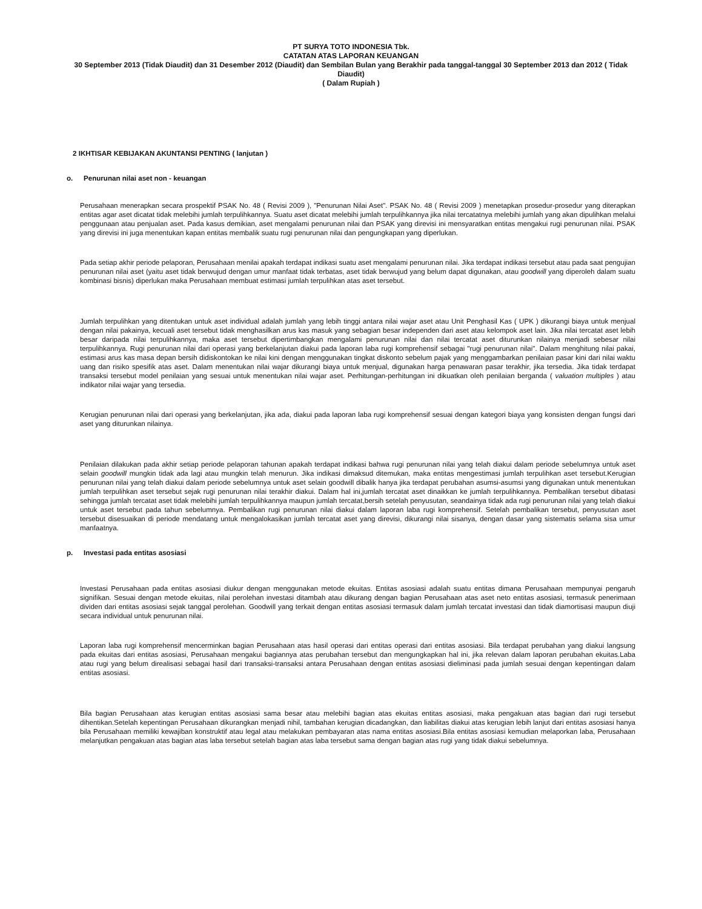PT SURYA TOTO INDONESIA Tbk.
CATATAN ATAS LAPORAN KEUANGAN
30 September 2013 (Tidak Diaudit) dan 31 Desember 2012 (Diaudit) dan Sembilan Bulan yang Berakhir pada tanggal-tanggal 30 September 2013 dan 2012 ( Tidak Diaudit)
( Dalam Rupiah )
2 IKHTISAR KEBIJAKAN AKUNTANSI PENTING ( lanjutan )
o. Penurunan nilai aset non - keuangan
Perusahaan menerapkan secara prospektif PSAK No. 48 ( Revisi 2009 ), "Penurunan Nilai Aset". PSAK No. 48 ( Revisi 2009 ) menetapkan prosedur-prosedur yang diterapkan entitas agar aset dicatat tidak melebihi jumlah terpulihkannya. Suatu aset dicatat melebihi jumlah terpulihkannya jika nilai tercatatnya melebihi jumlah yang akan dipulihkan melalui penggunaan atau penjualan aset. Pada kasus demikian, aset mengalami penurunan nilai dan PSAK yang direvisi ini mensyaratkan entitas mengakui rugi penurunan nilai. PSAK yang direvisi ini juga menentukan kapan entitas membalik suatu rugi penurunan nilai dan pengungkapan yang diperlukan.
Pada setiap akhir periode pelaporan, Perusahaan menilai apakah terdapat indikasi suatu aset mengalami penurunan nilai. Jika terdapat indikasi tersebut atau pada saat pengujian penurunan nilai aset (yaitu aset tidak berwujud dengan umur manfaat tidak terbatas, aset tidak berwujud yang belum dapat digunakan, atau goodwill yang diperoleh dalam suatu kombinasi bisnis) diperlukan maka Perusahaan membuat estimasi jumlah terpulihkan atas aset tersebut.
Jumlah terpulihkan yang ditentukan untuk aset individual adalah jumlah yang lebih tinggi antara nilai wajar aset atau Unit Penghasil Kas ( UPK ) dikurangi biaya untuk menjual dengan nilai pakainya, kecuali aset tersebut tidak menghasilkan arus kas masuk yang sebagian besar independen dari aset atau kelompok aset lain. Jika nilai tercatat aset lebih besar daripada nilai terpulihkannya, maka aset tersebut dipertimbangkan mengalami penurunan nilai dan nilai tercatat aset diturunkan nilainya menjadi sebesar nilai terpulihkannya. Rugi penurunan nilai dari operasi yang berkelanjutan diakui pada laporan laba rugi komprehensif sebagai "rugi penurunan nilai". Dalam menghitung nilai pakai, estimasi arus kas masa depan bersih didiskontokan ke nilai kini dengan menggunakan tingkat diskonto sebelum pajak yang menggambarkan penilaian pasar kini dari nilai waktu uang dan risiko spesifik atas aset. Dalam menentukan nilai wajar dikurangi biaya untuk menjual, digunakan harga penawaran pasar terakhir, jika tersedia. Jika tidak terdapat transaksi tersebut model penilaian yang sesuai untuk menentukan nilai wajar aset. Perhitungan-perhitungan ini dikuatkan oleh penilaian berganda ( valuation multiples ) atau indikator nilai wajar yang tersedia.
Kerugian penurunan nilai dari operasi yang berkelanjutan, jika ada, diakui pada laporan laba rugi komprehensif sesuai dengan kategori biaya yang konsisten dengan fungsi dari aset yang diturunkan nilainya.
Penilaian dilakukan pada akhir setiap periode pelaporan tahunan apakah terdapat indikasi bahwa rugi penurunan nilai yang telah diakui dalam periode sebelumnya untuk aset selain goodwill mungkin tidak ada lagi atau mungkin telah menurun. Jika indikasi dimaksud ditemukan, maka entitas mengestimasi jumlah terpulihkan aset tersebut.Kerugian penurunan nilai yang telah diakui dalam periode sebelumnya untuk aset selain goodwill dibalik hanya jika terdapat perubahan asumsi-asumsi yang digunakan untuk menentukan jumlah terpulihkan aset tersebut sejak rugi penurunan nilai terakhir diakui. Dalam hal ini,jumlah tercatat aset dinaikkan ke jumlah terpulihkannya. Pembalikan tersebut dibatasi sehingga jumlah tercatat aset tidak melebihi jumlah terpulihkannya maupun jumlah tercatat,bersih setelah penyusutan, seandainya tidak ada rugi penurunan nilai yang telah diakui untuk aset tersebut pada tahun sebelumnya. Pembalikan rugi penurunan nilai diakui dalam laporan laba rugi komprehensif. Setelah pembalikan tersebut, penyusutan aset tersebut disesuaikan di periode mendatang untuk mengalokasikan jumlah tercatat aset yang direvisi, dikurangi nilai sisanya, dengan dasar yang sistematis selama sisa umur manfaatnya.
p. Investasi pada entitas asosiasi
Investasi Perusahaan pada entitas asosiasi diukur dengan menggunakan metode ekuitas. Entitas asosiasi adalah suatu entitas dimana Perusahaan mempunyai pengaruh signifikan. Sesuai dengan metode ekuitas, nilai perolehan investasi ditambah atau dikurang dengan bagian Perusahaan atas aset neto entitas asosiasi, termasuk penerimaan dividen dari entitas asosiasi sejak tanggal perolehan. Goodwill yang terkait dengan entitas asosiasi termasuk dalam jumlah tercatat investasi dan tidak diamortisasi maupun diuji secara individual untuk penurunan nilai.
Laporan laba rugi komprehensif mencerminkan bagian Perusahaan atas hasil operasi dari entitas operasi dari entitas asosiasi. Bila terdapat perubahan yang diakui langsung pada ekuitas dari entitas asosiasi, Perusahaan mengakui bagiannya atas perubahan tersebut dan mengungkapkan hal ini, jika relevan dalam laporan perubahan ekuitas.Laba atau rugi yang belum direalisasi sebagai hasil dari transaksi-transaksi antara Perusahaan dengan entitas asosiasi dieliminasi pada jumlah sesuai dengan kepentingan dalam entitas asosiasi.
Bila bagian Perusahaan atas kerugian entitas asosiasi sama besar atau melebihi bagian atas ekuitas entitas asosiasi, maka pengakuan atas bagian dari rugi tersebut dihentikan.Setelah kepentingan Perusahaan dikurangkan menjadi nihil, tambahan kerugian dicadangkan, dan liabilitas diakui atas kerugian lebih lanjut dari entitas asosiasi hanya bila Perusahaan memiliki kewajiban konstruktif atau legal atau melakukan pembayaran atas nama entitas asosiasi.Bila entitas asosiasi kemudian melaporkan laba, Perusahaan melanjutkan pengakuan atas bagian atas laba tersebut setelah bagian atas laba tersebut sama dengan bagian atas rugi yang tidak diakui sebelumnya.